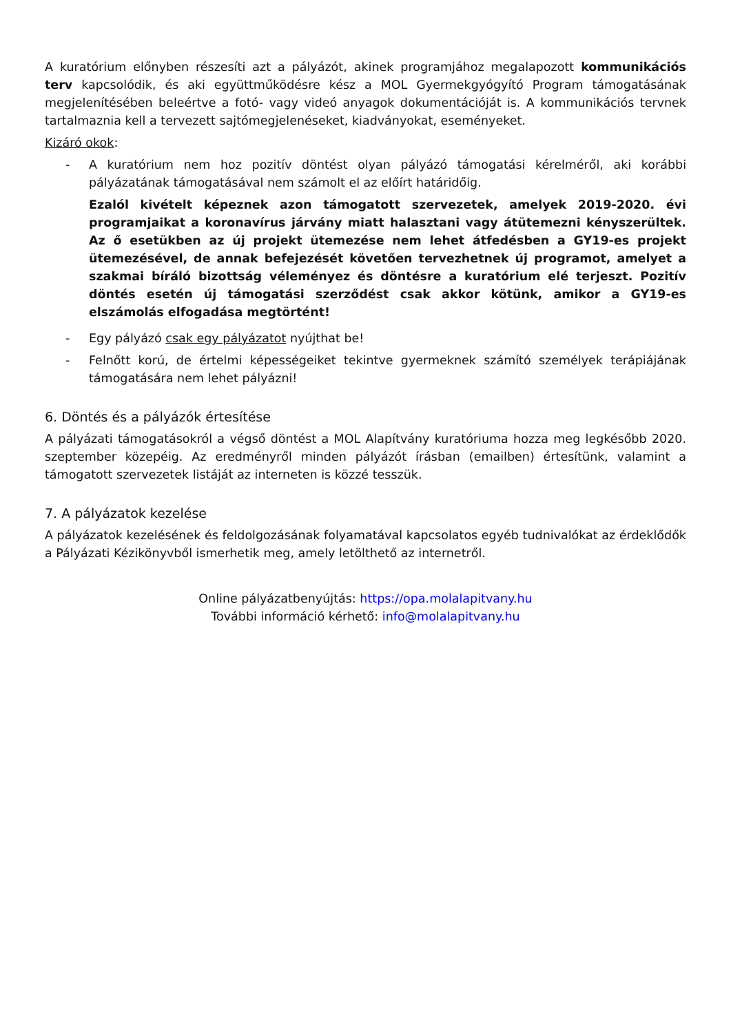A kuratórium előnyben részesíti azt a pályázót, akinek programjához megalapozott kommunikációs terv kapcsolódik, és aki együttműködésre kész a MOL Gyermekgyógyító Program támogatásának megjelenítésében beleértve a fotó- vagy videó anyagok dokumentációját is. A kommunikációs tervnek tartalmaznia kell a tervezett sajtómegjelenéseket, kiadványokat, eseményeket.
Kizáró okok:
- A kuratórium nem hoz pozitív döntést olyan pályázó támogatási kérelméről, aki korábbi pályázatának támogatásával nem számolt el az előírt határidőig.
Ezalól kivételt képeznek azon támogatott szervezetek, amelyek 2019-2020. évi programjaikat a koronavírus járvány miatt halasztani vagy átütemezni kényszerültek. Az ő esetükben az új projekt ütemezése nem lehet átfedésben a GY19-es projekt ütemezésével, de annak befejezését követően tervezhetnek új programot, amelyet a szakmai bíráló bizottság véleményez és döntésre a kuratórium elé terjeszt. Pozitív döntés esetén új támogatási szerződést csak akkor kötünk, amikor a GY19-es elszámolás elfogadása megtörtént!
- Egy pályázó csak egy pályázatot nyújthat be!
- Felnőtt korú, de értelmi képességeiket tekintve gyermeknek számító személyek terápiájának támogatására nem lehet pályázni!
6. Döntés és a pályázók értesítése
A pályázati támogatásokról a végső döntést a MOL Alapítvány kuratóriuma hozza meg legkésőbb 2020. szeptember közepéig. Az eredményről minden pályázót írásban (emailben) értesítünk, valamint a támogatott szervezetek listáját az interneten is közzé tesszük.
7. A pályázatok kezelése
A pályázatok kezelésének és feldolgozásának folyamatával kapcsolatos egyéb tudnivalókat az érdeklődők a Pályázati Kézikönyvből ismerhetik meg, amely letölthető az internetről.
Online pályázatbenyújtás: https://opa.molalapitvany.hu
További információ kérhető: info@molalapitvany.hu